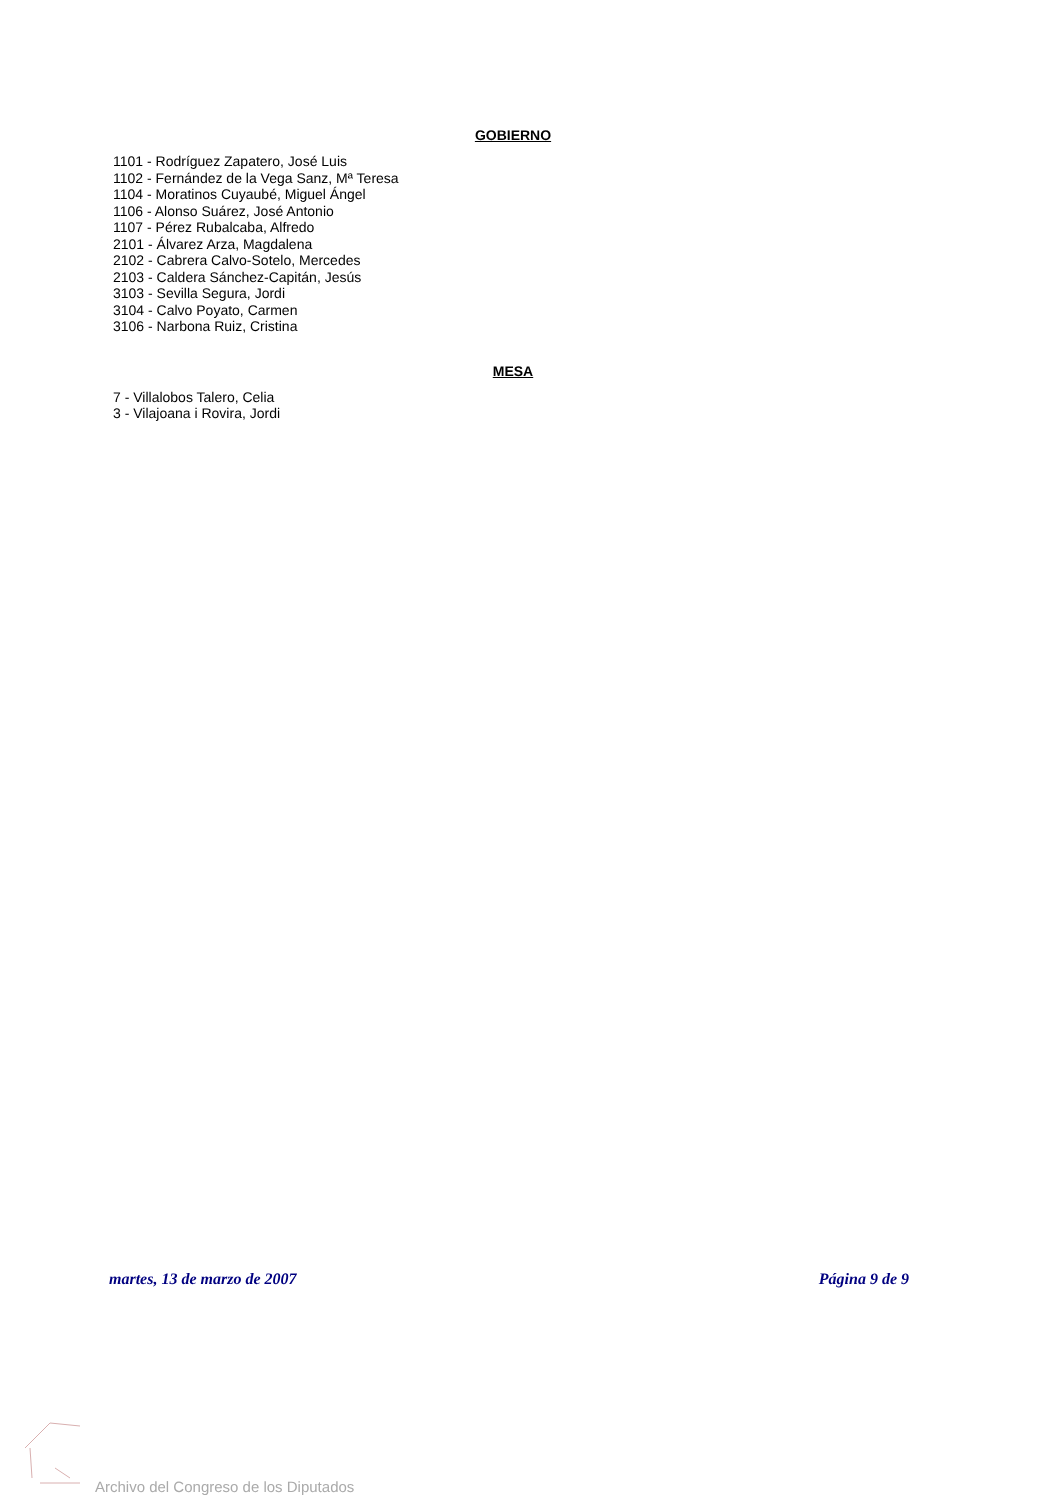GOBIERNO
1101 - Rodríguez Zapatero, José Luis
1102 - Fernández de la Vega Sanz, Mª Teresa
1104 - Moratinos Cuyaubé, Miguel Ángel
1106 - Alonso Suárez, José Antonio
1107 - Pérez Rubalcaba, Alfredo
2101 - Álvarez Arza, Magdalena
2102 - Cabrera Calvo-Sotelo, Mercedes
2103 - Caldera Sánchez-Capitán, Jesús
3103 - Sevilla Segura, Jordi
3104 - Calvo Poyato, Carmen
3106 - Narbona Ruiz, Cristina
MESA
7 - Villalobos Talero, Celia
3 - Vilajoana i Rovira, Jordi
martes, 13 de marzo de 2007 Página 9 de 9
Archivo del Congreso de los Diputados